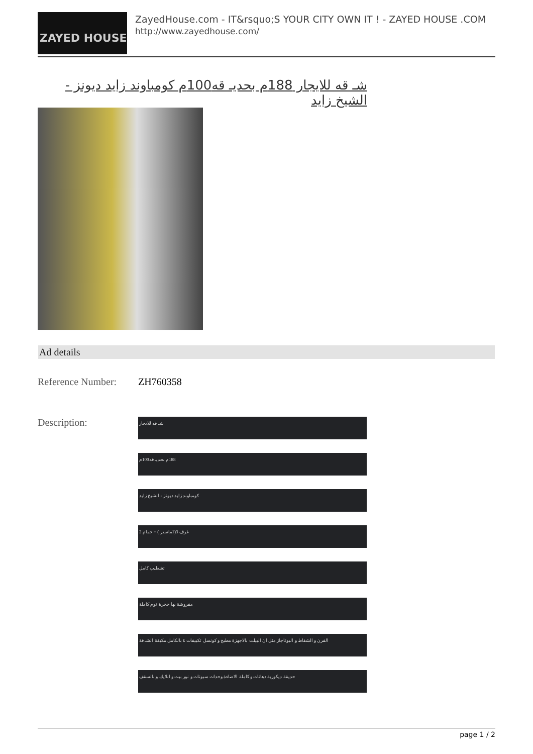ZAYED HOUSE
ZayedHouse.com - IT&rsquo;S YOUR CITY OWN IT ! - ZAYED HOUSE .COM
http://www.zayedhouse.com/
شـ قه للايجار 188م بحديـ قه100م كومباوند زايد ديونز - الشيخ زايد
Ad details
| Reference Number: | ZH760358 |
| Description: | شـ قه للايجار 188م بحديـ قه100م كومباوند زايد ديونز - الشيخ زايد غرف 3(1ماستر ) + حمام 2 تشطيب كامل مفروشة بها حجرة نوم كاملة الفرن و الشفاط و البوتاجاز مثل ان البيلت بالاجهزة مطبخ و كونسل تكييفات ٤ بالكامل مكيفة الشـ قة حديقة ديكورية دهانات و كاملة الاضاءة وحدات سبوتات و نور بيت و ابلايك و بالسقف |
page 1 / 2